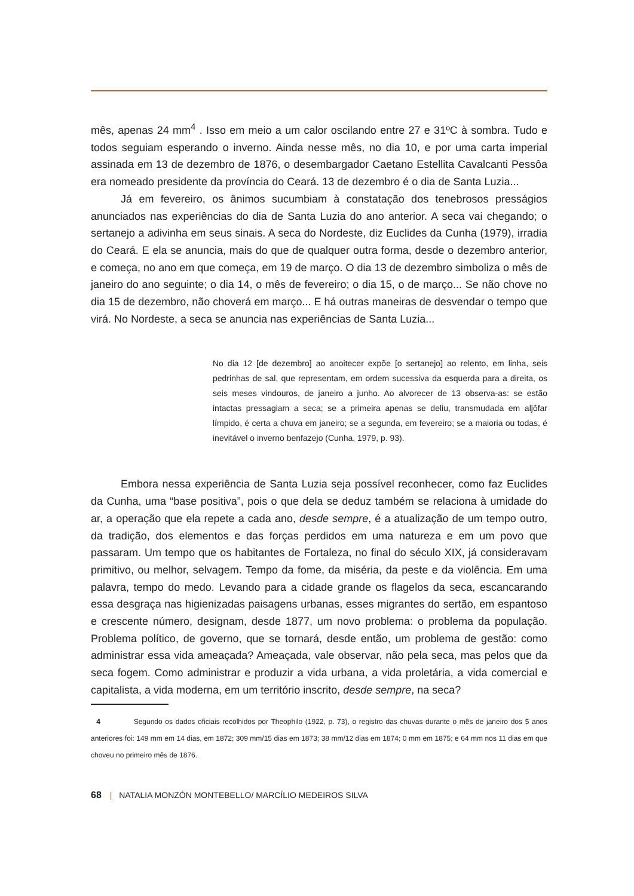mês, apenas 24 mm<sup>4</sup> . Isso em meio a um calor oscilando entre 27 e 31ºC à sombra. Tudo e todos seguiam esperando o inverno. Ainda nesse mês, no dia 10, e por uma carta imperial assinada em 13 de dezembro de 1876, o desembargador Caetano Estellita Cavalcanti Pessôa era nomeado presidente da província do Ceará. 13 de dezembro é o dia de Santa Luzia...
Já em fevereiro, os ânimos sucumbiam à constatação dos tenebrosos presságios anunciados nas experiências do dia de Santa Luzia do ano anterior. A seca vai chegando; o sertanejo a adivinha em seus sinais. A seca do Nordeste, diz Euclides da Cunha (1979), irradia do Ceará. E ela se anuncia, mais do que de qualquer outra forma, desde o dezembro anterior, e começa, no ano em que começa, em 19 de março. O dia 13 de dezembro simboliza o mês de janeiro do ano seguinte; o dia 14, o mês de fevereiro; o dia 15, o de março... Se não chove no dia 15 de dezembro, não choverá em março... E há outras maneiras de desvendar o tempo que virá. No Nordeste, a seca se anuncia nas experiências de Santa Luzia...
No dia 12 [de dezembro] ao anoitecer expõe [o sertanejo] ao relento, em linha, seis pedrinhas de sal, que representam, em ordem sucessiva da esquerda para a direita, os seis meses vindouros, de janeiro a junho. Ao alvorecer de 13 observa-as: se estão intactas pressagiam a seca; se a primeira apenas se deliu, transmudada em aljôfar límpido, é certa a chuva em janeiro; se a segunda, em fevereiro; se a maioria ou todas, é inevitável o inverno benfazejo (Cunha, 1979, p. 93).
Embora nessa experiência de Santa Luzia seja possível reconhecer, como faz Euclides da Cunha, uma “base positiva”, pois o que dela se deduz também se relaciona à umidade do ar, a operação que ela repete a cada ano, desde sempre, é a atualização de um tempo outro, da tradição, dos elementos e das forças perdidos em uma natureza e em um povo que passaram. Um tempo que os habitantes de Fortaleza, no final do século XIX, já consideravam primitivo, ou melhor, selvagem. Tempo da fome, da miséria, da peste e da violência. Em uma palavra, tempo do medo. Levando para a cidade grande os flagelos da seca, escancarando essa desgraça nas higienizadas paisagens urbanas, esses migrantes do sertão, em espantoso e crescente número, designam, desde 1877, um novo problema: o problema da população. Problema político, de governo, que se tornará, desde então, um problema de gestão: como administrar essa vida ameaçada? Ameaçada, vale observar, não pela seca, mas pelos que da seca fogem. Como administrar e produzir a vida urbana, a vida proletária, a vida comercial e capitalista, a vida moderna, em um território inscrito, desde sempre, na seca?
4 Segundo os dados oficiais recolhidos por Theophilo (1922, p. 73), o registro das chuvas durante o mês de janeiro dos 5 anos anteriores foi: 149 mm em 14 dias, em 1872; 309 mm/15 dias em 1873; 38 mm/12 dias em 1874; 0 mm em 1875; e 64 mm nos 11 dias em que choveu no primeiro mês de 1876.
68 | NATALIA MONZÓN MONTEBELLO/ MARCÍLIO MEDEIROS SILVA